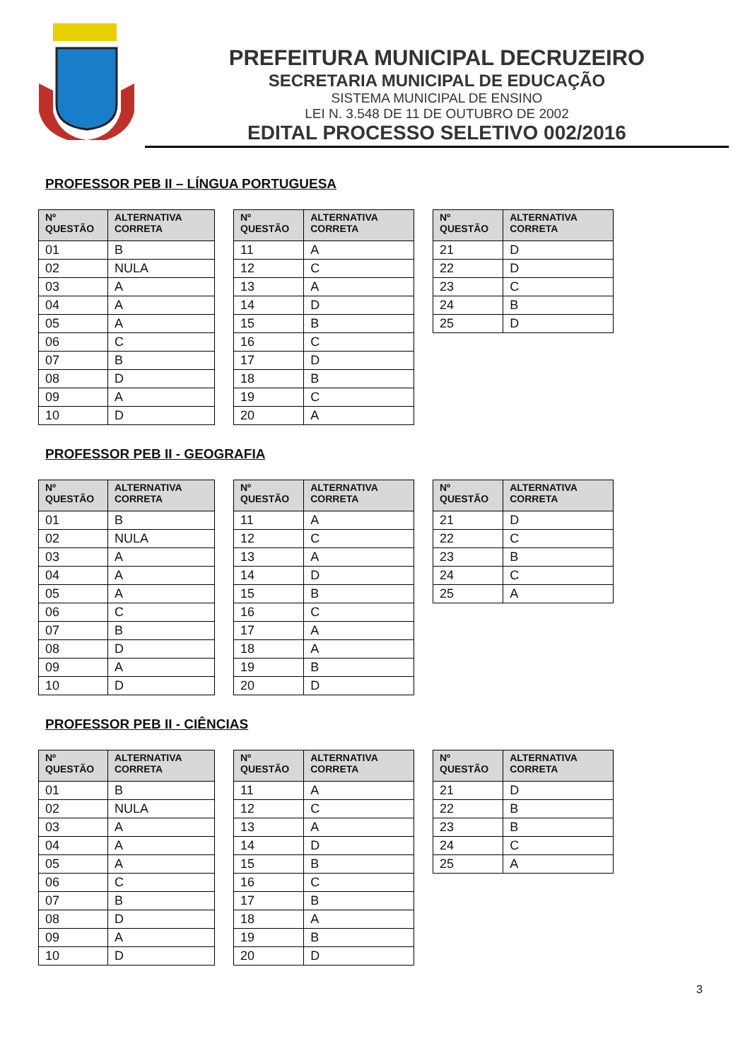PREFEITURA MUNICIPAL DECRUZEIRO
SECRETARIA MUNICIPAL DE EDUCAÇÃO
SISTEMA MUNICIPAL DE ENSINO
LEI N. 3.548 DE 11 DE OUTUBRO DE 2002
EDITAL PROCESSO SELETIVO 002/2016
PROFESSOR PEB II – LÍNGUA PORTUGUESA
| Nº QUESTÃO | ALTERNATIVA CORRETA |
| --- | --- |
| 01 | B |
| 02 | NULA |
| 03 | A |
| 04 | A |
| 05 | A |
| 06 | C |
| 07 | B |
| 08 | D |
| 09 | A |
| 10 | D |
| Nº QUESTÃO | ALTERNATIVA CORRETA |
| --- | --- |
| 11 | A |
| 12 | C |
| 13 | A |
| 14 | D |
| 15 | B |
| 16 | C |
| 17 | D |
| 18 | B |
| 19 | C |
| 20 | A |
| Nº QUESTÃO | ALTERNATIVA CORRETA |
| --- | --- |
| 21 | D |
| 22 | D |
| 23 | C |
| 24 | B |
| 25 | D |
PROFESSOR PEB II - GEOGRAFIA
| Nº QUESTÃO | ALTERNATIVA CORRETA |
| --- | --- |
| 01 | B |
| 02 | NULA |
| 03 | A |
| 04 | A |
| 05 | A |
| 06 | C |
| 07 | B |
| 08 | D |
| 09 | A |
| 10 | D |
| Nº QUESTÃO | ALTERNATIVA CORRETA |
| --- | --- |
| 11 | A |
| 12 | C |
| 13 | A |
| 14 | D |
| 15 | B |
| 16 | C |
| 17 | A |
| 18 | A |
| 19 | B |
| 20 | D |
| Nº QUESTÃO | ALTERNATIVA CORRETA |
| --- | --- |
| 21 | D |
| 22 | C |
| 23 | B |
| 24 | C |
| 25 | A |
PROFESSOR PEB II - CIÊNCIAS
| Nº QUESTÃO | ALTERNATIVA CORRETA |
| --- | --- |
| 01 | B |
| 02 | NULA |
| 03 | A |
| 04 | A |
| 05 | A |
| 06 | C |
| 07 | B |
| 08 | D |
| 09 | A |
| 10 | D |
| Nº QUESTÃO | ALTERNATIVA CORRETA |
| --- | --- |
| 11 | A |
| 12 | C |
| 13 | A |
| 14 | D |
| 15 | B |
| 16 | C |
| 17 | B |
| 18 | A |
| 19 | B |
| 20 | D |
| Nº QUESTÃO | ALTERNATIVA CORRETA |
| --- | --- |
| 21 | D |
| 22 | B |
| 23 | B |
| 24 | C |
| 25 | A |
3